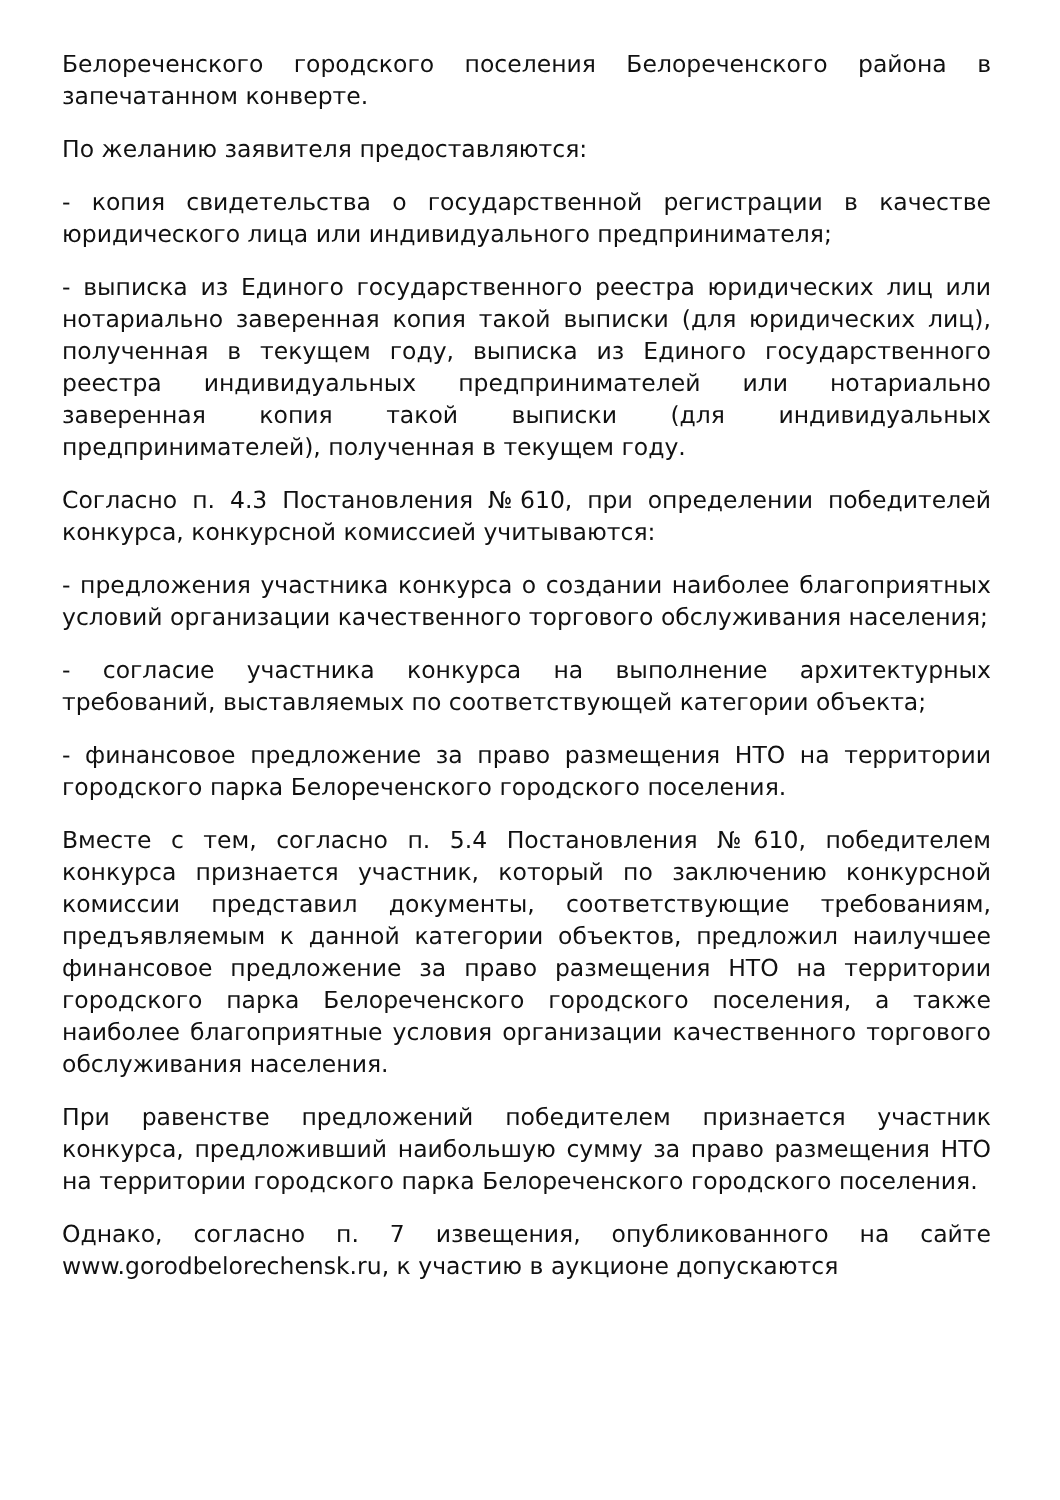Белореченского городского поселения Белореченского района в запечатанном конверте.
По желанию заявителя предоставляются:
- копия свидетельства о государственной регистрации в качестве юридического лица или индивидуального предпринимателя;
- выписка из Единого государственного реестра юридических лиц или нотариально заверенная копия такой выписки (для юридических лиц), полученная в текущем году, выписка из Единого государственного реестра индивидуальных предпринимателей или нотариально заверенная копия такой выписки (для индивидуальных предпринимателей), полученная в текущем году.
Согласно п. 4.3 Постановления №610, при определении победителей конкурса, конкурсной комиссией учитываются:
- предложения участника конкурса о создании наиболее благоприятных условий организации качественного торгового обслуживания населения;
- согласие участника конкурса на выполнение архитектурных требований, выставляемых по соответствующей категории объекта;
- финансовое предложение за право размещения НТО на территории городского парка Белореченского городского поселения.
Вместе с тем, согласно п. 5.4 Постановления №610, победителем конкурса признается участник, который по заключению конкурсной комиссии представил документы, соответствующие требованиям, предъявляемым к данной категории объектов, предложил наилучшее финансовое предложение за право размещения НТО на территории городского парка Белореченского городского поселения, а также наиболее благоприятные условия организации качественного торгового обслуживания населения.
При равенстве предложений победителем признается участник конкурса, предложивший наибольшую сумму за право размещения НТО на территории городского парка Белореченского городского поселения.
Однако, согласно п. 7 извещения, опубликованного на сайте www.gorodbelorechensk.ru, к участию в аукционе допускаются